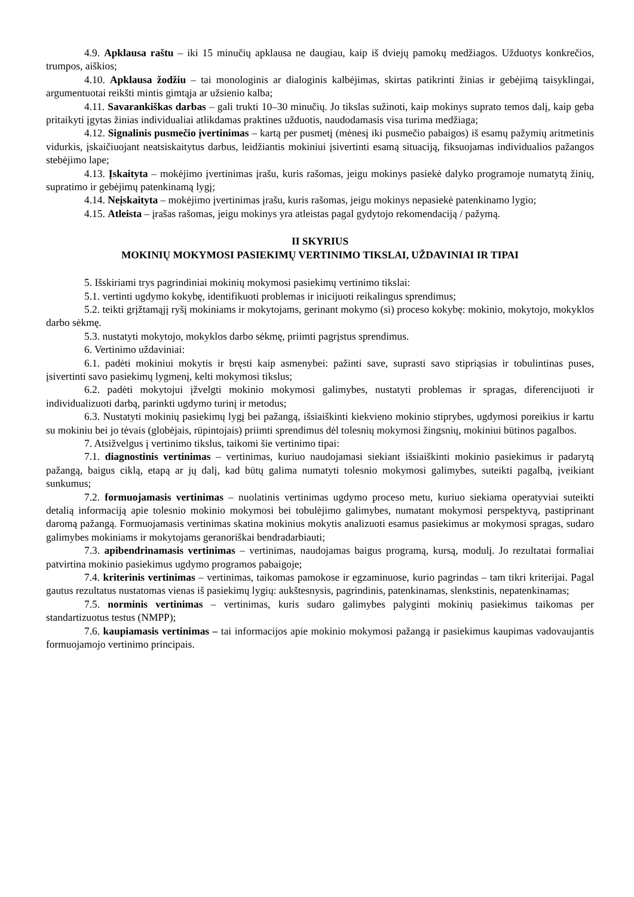4.9. Apklausa raštu – iki 15 minučių apklausa ne daugiau, kaip iš dviejų pamokų medžiagos. Užduotys konkrečios, trumpos, aiškios;
4.10. Apklausa žodžiu – tai monologinis ar dialoginis kalbėjimas, skirtas patikrinti žinias ir gebėjimą taisyklingai, argumentuotai reikšti mintis gimtąja ar užsienio kalba;
4.11. Savarankiškas darbas – gali trukti 10–30 minučių. Jo tikslas sužinoti, kaip mokinys suprato temos dalį, kaip geba pritaikyti įgytas žinias individualiai atlikdamas praktines užduotis, naudodamasis visa turima medžiaga;
4.12. Signalinis pusmečio įvertinimas – kartą per pusmetį (mėnesį iki pusmečio pabaigos) iš esamų pažymių aritmetinis vidurkis, įskaičiuojant neatsiskaitytus darbus, leidžiantis mokiniui įsivertinti esamą situaciją, fiksuojamas individualios pažangos stebėjimo lape;
4.13. Įskaityta – mokėjimo įvertinimas įrašu, kuris rašomas, jeigu mokinys pasiekė dalyko programoje numatytą žinių, supratimo ir gebėjimų patenkinamą lygį;
4.14. Neįskaityta – mokėjimo įvertinimas įrašu, kuris rašomas, jeigu mokinys nepasiekė patenkinamo lygio;
4.15. Atleista – įrašas rašomas, jeigu mokinys yra atleistas pagal gydytojo rekomendaciją / pažymą.
II SKYRIUS
MOKINIŲ MOKYMOSI PASIEKIMŲ VERTINIMO TIKSLAI, UŽDAVINIAI IR TIPAI
5. Išskiriami trys pagrindiniai mokinių mokymosi pasiekimų vertinimo tikslai:
5.1. vertinti ugdymo kokybę, identifikuoti problemas ir inicijuoti reikalingus sprendimus;
5.2. teikti grįžtamąjį ryšį mokiniams ir mokytojams, gerinant mokymo (si) proceso kokybę: mokinio, mokytojo, mokyklos darbo sėkmę.
5.3. nustatyti mokytojo, mokyklos darbo sėkmę, priimti pagrįstus sprendimus.
6. Vertinimo uždaviniai:
6.1. padėti mokiniui mokytis ir bręsti kaip asmenybei: pažinti save, suprasti savo stipriąsias ir tobulintinas puses, įsivertinti savo pasiekimų lygmenį, kelti mokymosi tikslus;
6.2. padėti mokytojui įžvelgti mokinio mokymosi galimybes, nustatyti problemas ir spragas, diferencijuoti ir individualizuoti darbą, parinkti ugdymo turinį ir metodus;
6.3. Nustatyti mokinių pasiekimų lygį bei pažangą, išsiaiškinti kiekvieno mokinio stiprybes, ugdymosi poreikius ir kartu su mokiniu bei jo tėvais (globėjais, rūpintojais) priimti sprendimus dėl tolesnių mokymosi žingsnių, mokiniui būtinos pagalbos.
7. Atsižvelgus į vertinimo tikslus, taikomi šie vertinimo tipai:
7.1. diagnostinis vertinimas – vertinimas, kuriuo naudojamasi siekiant išsiaiškinti mokinio pasiekimus ir padarytą pažangą, baigus ciklą, etapą ar jų dalį, kad būtų galima numatyti tolesnio mokymosi galimybes, suteikti pagalbą, įveikiant sunkumus;
7.2. formuojamasis vertinimas – nuolatinis vertinimas ugdymo proceso metu, kuriuo siekiama operatyviai suteikti detalią informaciją apie tolesnio mokinio mokymosi bei tobulėjimo galimybes, numatant mokymosi perspektyvą, pastiprinant daromą pažangą. Formuojamasis vertinimas skatina mokinius mokytis analizuoti esamus pasiekimus ar mokymosi spragas, sudaro galimybes mokiniams ir mokytojams geranoriškai bendradarbiauti;
7.3. apibendrinamasis vertinimas – vertinimas, naudojamas baigus programą, kursą, modulį. Jo rezultatai formaliai patvirtina mokinio pasiekimus ugdymo programos pabaigoje;
7.4. kriterinis vertinimas – vertinimas, taikomas pamokose ir egzaminuose, kurio pagrindas – tam tikri kriterijai. Pagal gautus rezultatus nustatomas vienas iš pasiekimų lygių: aukštesnysis, pagrindinis, patenkinamas, slenkstinis, nepatenkinamas;
7.5. norminis vertinimas – vertinimas, kuris sudaro galimybes palyginti mokinių pasiekimus taikomas per standartizuotus testus (NMPP);
7.6. kaupiamasis vertinimas – tai informacijos apie mokinio mokymosi pažangą ir pasiekimus kaupimas vadovaujantis formuojamojo vertinimo principais.